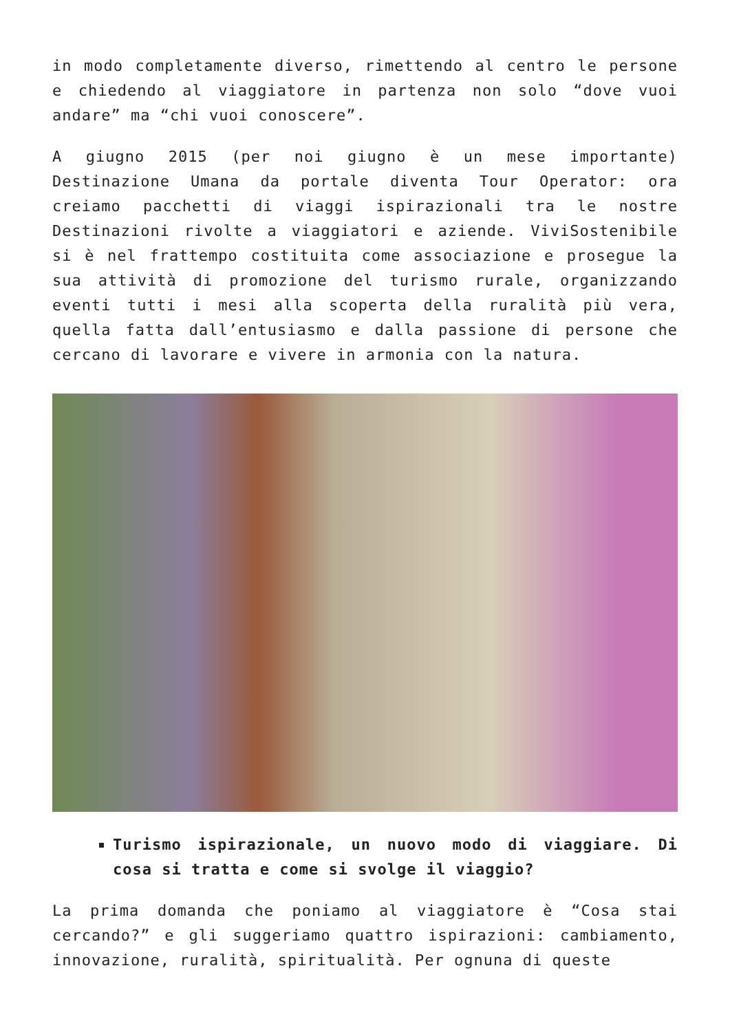in modo completamente diverso, rimettendo al centro le persone e chiedendo al viaggiatore in partenza non solo “dove vuoi andare” ma “chi vuoi conoscere”.
A giugno 2015 (per noi giugno è un mese importante) Destinazione Umana da portale diventa Tour Operator: ora creiamo pacchetti di viaggi ispirazionali tra le nostre Destinazioni rivolte a viaggiatori e aziende. ViviSostenibile si è nel frattempo costituita come associazione e prosegue la sua attività di promozione del turismo rurale, organizzando eventi tutti i mesi alla scoperta della ruralità più vera, quella fatta dall’entusiasmo e dalla passione di persone che cercano di lavorare e vivere in armonia con la natura.
Turismo ispirazionale, un nuovo modo di viaggiare. Di cosa si tratta e come si svolge il viaggio?
La prima domanda che poniamo al viaggiatore è “Cosa stai cercando?” e gli suggeriamo quattro ispirazioni: cambiamento, innovazione, ruralità, spiritualità. Per ognuna di queste